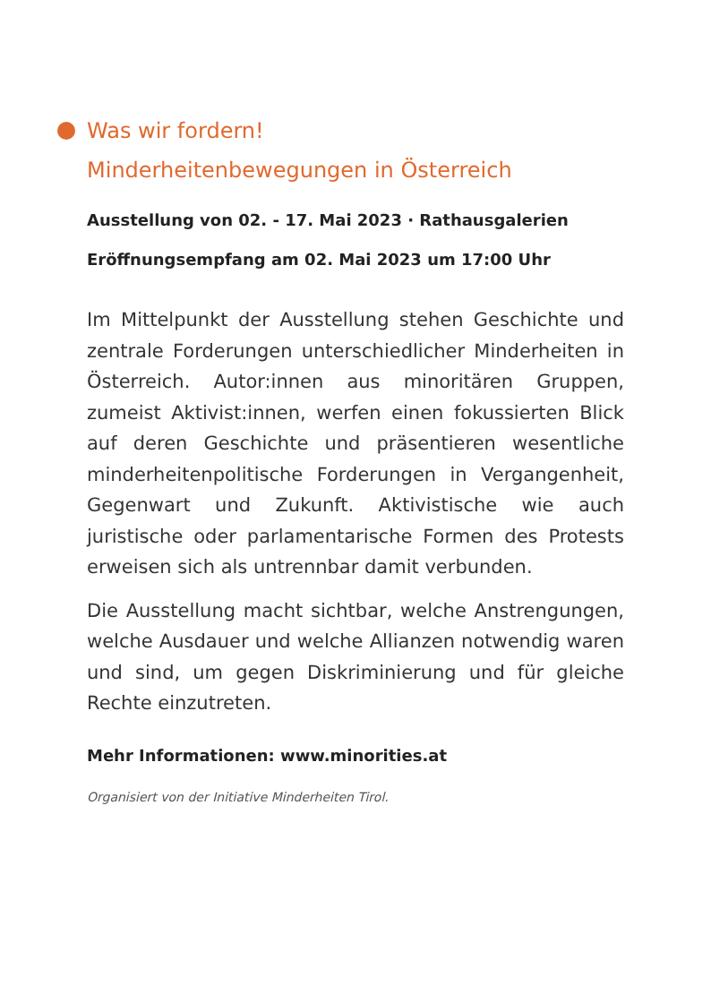Was wir fordern!
Minderheitenbewegungen in Österreich
Ausstellung von 02. - 17. Mai 2023 · Rathausgalerien
Eröffnungsempfang am 02. Mai 2023 um 17:00 Uhr
Im Mittelpunkt der Ausstellung stehen Geschichte und zentrale Forderungen unterschiedlicher Minderheiten in Österreich. Autor:innen aus minoritären Gruppen, zumeist Aktivist:innen, werfen einen fokussierten Blick auf deren Geschichte und präsentieren wesentliche minderheitenpolitische Forderungen in Vergangenheit, Gegenwart und Zukunft. Aktivistische wie auch juristische oder parlamentarische Formen des Protests erweisen sich als untrennbar damit verbunden.
Die Ausstellung macht sichtbar, welche Anstrengungen, welche Ausdauer und welche Allianzen notwendig waren und sind, um gegen Diskriminierung und für gleiche Rechte einzutreten.
Mehr Informationen: www.minorities.at
Organisiert von der Initiative Minderheiten Tirol.